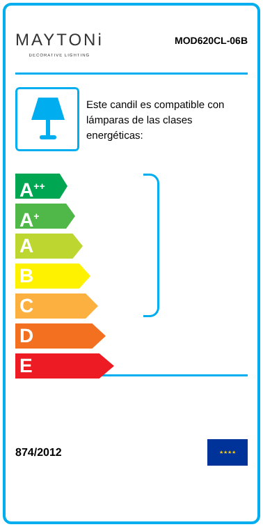MAYTONi
DECORATIVE LIGHTING
MOD620CL-06B
Este candil es compatible con lámparas de las clases energéticas:
A<sup>++</sup>
A<sup>+</sup>
A
B
C
D
E
874/2012
★★★★